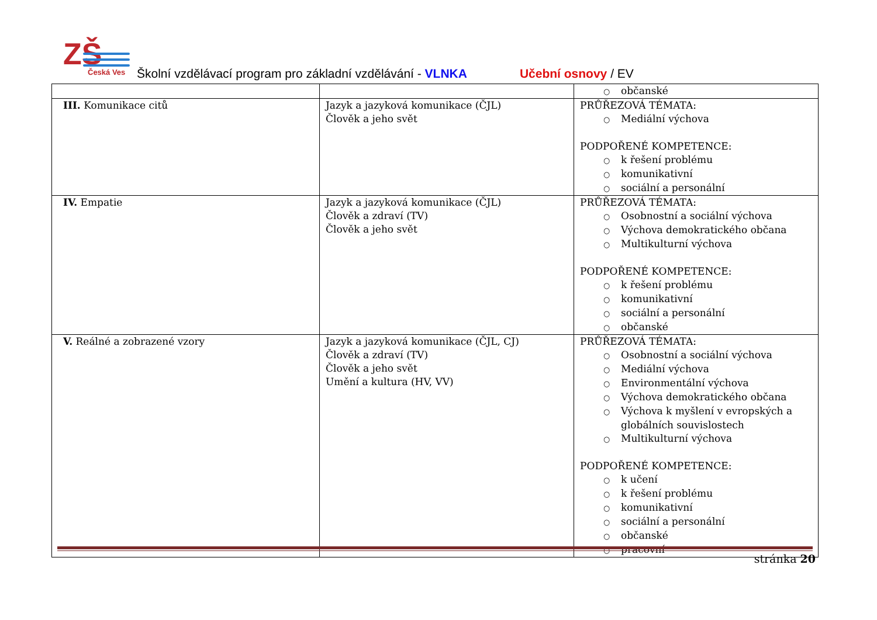ZŠ Česká Ves
Školní vzdělávací program pro základní vzdělávání - VLNKA Učební osnovy / EV
| | | ○ občanské |
| III. Komunikace citů | Jazyk a jazyková komunikace (ČJL) Člověk a jeho svět | PRŮŘEZOVÁ TÉMATA: ○ Mediální výchova PODPOŘENÉ KOMPETENCE: ○ k řešení problému ○ komunikativní ○ sociální a personální |
| IV. Empatie | Jazyk a jazyková komunikace (ČJL) Člověk a zdraví (TV) Člověk a jeho svět | PRŮŘEZOVÁ TÉMATA: ○ Osobnostní a sociální výchova ○ Výchova demokratického občana ○ Multikulturní výchova PODPOŘENÉ KOMPETENCE: ○ k řešení problému ○ komunikativní ○ sociální a personální ○ občanské |
| V. Reálné a zobrazené vzory | Jazyk a jazyková komunikace (ČJL, CJ) Člověk a zdraví (TV) Člověk a jeho svět Umění a kultura (HV, VV) | PRŮŘEZOVÁ TÉMATA: ○ Osobnostní a sociální výchova ○ Mediální výchova ○ Environmentální výchova ○ Výchova demokratického občana ○ Výchova k myšlení v evropských a globálních souvislostech ○ Multikulturní výchova PODPOŘENÉ KOMPETENCE: ○ k učení ○ k řešení problému ○ komunikativní ○ sociální a personální ○ občanské ○ pracovní |
stránka 20